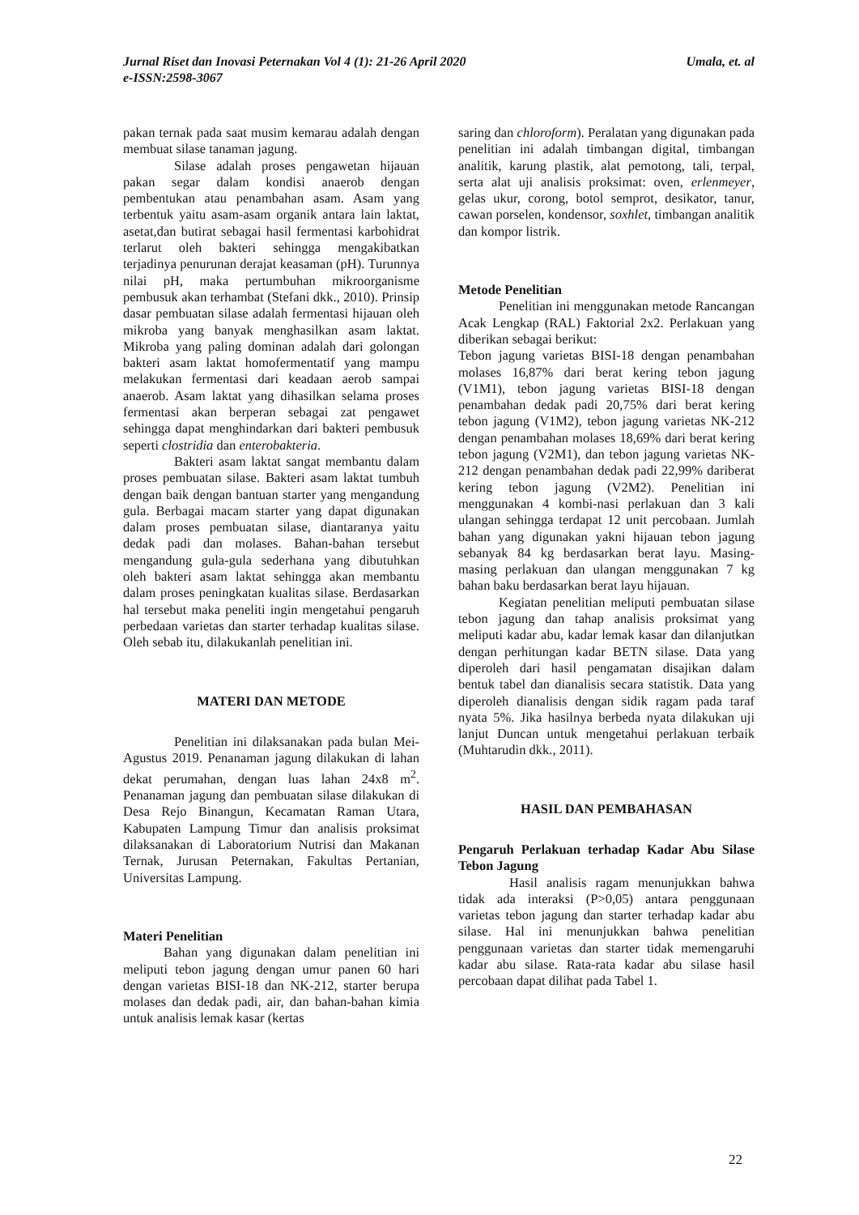Umala, et. al Jurnal Riset dan Inovasi Peternakan Vol 4 (1): 21-26 April 2020
e-ISSN:2598-3067
pakan ternak pada saat musim kemarau adalah dengan membuat silase tanaman jagung.
Silase adalah proses pengawetan hijauan pakan segar dalam kondisi anaerob dengan pembentukan atau penambahan asam. Asam yang terbentuk yaitu asam-asam organik antara lain laktat, asetat,dan butirat sebagai hasil fermentasi karbohidrat terlarut oleh bakteri sehingga mengakibatkan terjadinya penurunan derajat keasaman (pH). Turunnya nilai pH, maka pertumbuhan mikroorganisme pembusuk akan terhambat (Stefani dkk., 2010). Prinsip dasar pembuatan silase adalah fermentasi hijauan oleh mikroba yang banyak menghasilkan asam laktat. Mikroba yang paling dominan adalah dari golongan bakteri asam laktat homofermentatif yang mampu melakukan fermentasi dari keadaan aerob sampai anaerob. Asam laktat yang dihasilkan selama proses fermentasi akan berperan sebagai zat pengawet sehingga dapat menghindarkan dari bakteri pembusuk seperti clostridia dan enterobakteria.
Bakteri asam laktat sangat membantu dalam proses pembuatan silase. Bakteri asam laktat tumbuh dengan baik dengan bantuan starter yang mengandung gula. Berbagai macam starter yang dapat digunakan dalam proses pembuatan silase, diantaranya yaitu dedak padi dan molases. Bahan-bahan tersebut mengandung gula-gula sederhana yang dibutuhkan oleh bakteri asam laktat sehingga akan membantu dalam proses peningkatan kualitas silase. Berdasarkan hal tersebut maka peneliti ingin mengetahui pengaruh perbedaan varietas dan starter terhadap kualitas silase. Oleh sebab itu, dilakukanlah penelitian ini.
MATERI DAN METODE
Penelitian ini dilaksanakan pada bulan Mei-Agustus 2019. Penanaman jagung dilakukan di lahan dekat perumahan, dengan luas lahan 24x8 m<sup>2</sup>. Penanaman jagung dan pembuatan silase dilakukan di Desa Rejo Binangun, Kecamatan Raman Utara, Kabupaten Lampung Timur dan analisis proksimat dilaksanakan di Laboratorium Nutrisi dan Makanan Ternak, Jurusan Peternakan, Fakultas Pertanian, Universitas Lampung.
Materi Penelitian
Bahan yang digunakan dalam penelitian ini meliputi tebon jagung dengan umur panen 60 hari dengan varietas BISI-18 dan NK-212, starter berupa molases dan dedak padi, air, dan bahan-bahan kimia untuk analisis lemak kasar (kertas
saring dan chloroform). Peralatan yang digunakan pada penelitian ini adalah timbangan digital, timbangan analitik, karung plastik, alat pemotong, tali, terpal, serta alat uji analisis proksimat: oven, erlenmeyer, gelas ukur, corong, botol semprot, desikator, tanur, cawan porselen, kondensor, soxhlet, timbangan analitik dan kompor listrik.
Metode Penelitian
Penelitian ini menggunakan metode Rancangan Acak Lengkap (RAL) Faktorial 2x2. Perlakuan yang diberikan sebagai berikut:
Tebon jagung varietas BISI-18 dengan penambahan molases 16,87% dari berat kering tebon jagung (V1M1), tebon jagung varietas BISI-18 dengan penambahan dedak padi 20,75% dari berat kering tebon jagung (V1M2), tebon jagung varietas NK-212 dengan penambahan molases 18,69% dari berat kering tebon jagung (V2M1), dan tebon jagung varietas NK-212 dengan penambahan dedak padi 22,99% dariberat kering tebon jagung (V2M2). Penelitian ini menggunakan 4 kombi-nasi perlakuan dan 3 kali ulangan sehingga terdapat 12 unit percobaan. Jumlah bahan yang digunakan yakni hijauan tebon jagung sebanyak 84 kg berdasarkan berat layu. Masing-masing perlakuan dan ulangan menggunakan 7 kg bahan baku berdasarkan berat layu hijauan.
Kegiatan penelitian meliputi pembuatan silase tebon jagung dan tahap analisis proksimat yang meliputi kadar abu, kadar lemak kasar dan dilanjutkan dengan perhitungan kadar BETN silase. Data yang diperoleh dari hasil pengamatan disajikan dalam bentuk tabel dan dianalisis secara statistik. Data yang diperoleh dianalisis dengan sidik ragam pada taraf nyata 5%. Jika hasilnya berbeda nyata dilakukan uji lanjut Duncan untuk mengetahui perlakuan terbaik (Muhtarudin dkk., 2011).
HASIL DAN PEMBAHASAN
Pengaruh Perlakuan terhadap Kadar Abu Silase Tebon Jagung
Hasil analisis ragam menunjukkan bahwa tidak ada interaksi (P>0,05) antara penggunaan varietas tebon jagung dan starter terhadap kadar abu silase. Hal ini menunjukkan bahwa penelitian penggunaan varietas dan starter tidak memengaruhi kadar abu silase. Rata-rata kadar abu silase hasil percobaan dapat dilihat pada Tabel 1.
22